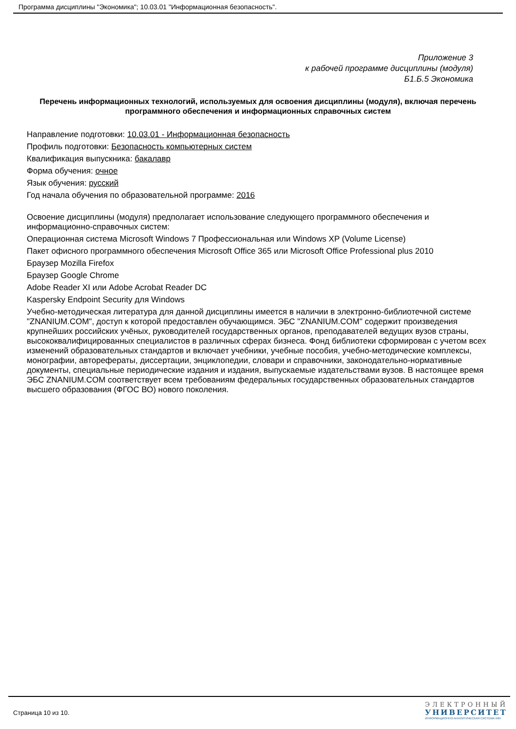Программа дисциплины "Экономика"; 10.03.01 "Информационная безопасность".
Приложение 3
к рабочей программе дисциплины (модуля)
Б1.Б.5 Экономика
Перечень информационных технологий, используемых для освоения дисциплины (модуля), включая перечень программного обеспечения и информационных справочных систем
Направление подготовки: 10.03.01 - Информационная безопасность
Профиль подготовки: Безопасность компьютерных систем
Квалификация выпускника: бакалавр
Форма обучения: очное
Язык обучения: русский
Год начала обучения по образовательной программе: 2016
Освоение дисциплины (модуля) предполагает использование следующего программного обеспечения и информационно-справочных систем:
Операционная система Microsoft Windows 7 Профессиональная или Windows XP (Volume License)
Пакет офисного программного обеспечения Microsoft Office 365 или Microsoft Office Professional plus 2010
Браузер Mozilla Firefox
Браузер Google Chrome
Adobe Reader XI или Adobe Acrobat Reader DC
Kaspersky Endpoint Security для Windows
Учебно-методическая литература для данной дисциплины имеется в наличии в электронно-библиотечной системе "ZNANIUM.COM", доступ к которой предоставлен обучающимся. ЭБС "ZNANIUM.COM" содержит произведения крупнейших российских учёных, руководителей государственных органов, преподавателей ведущих вузов страны, высококвалифицированных специалистов в различных сферах бизнеса. Фонд библиотеки сформирован с учетом всех изменений образовательных стандартов и включает учебники, учебные пособия, учебно-методические комплексы, монографии, авторефераты, диссертации, энциклопедии, словари и справочники, законодательно-нормативные документы, специальные периодические издания и издания, выпускаемые издательствами вузов. В настоящее время ЭБС ZNANIUM.COM соответствует всем требованиям федеральных государственных образовательных стандартов высшего образования (ФГОС ВО) нового поколения.
Страница 10 из 10.
ЭЛЕКТРОННЫЙ
УНИВЕРСИТЕТ
ИНФОРМАЦИОННО-АНАЛИТИЧЕСКАЯ СИСТЕМА КФУ